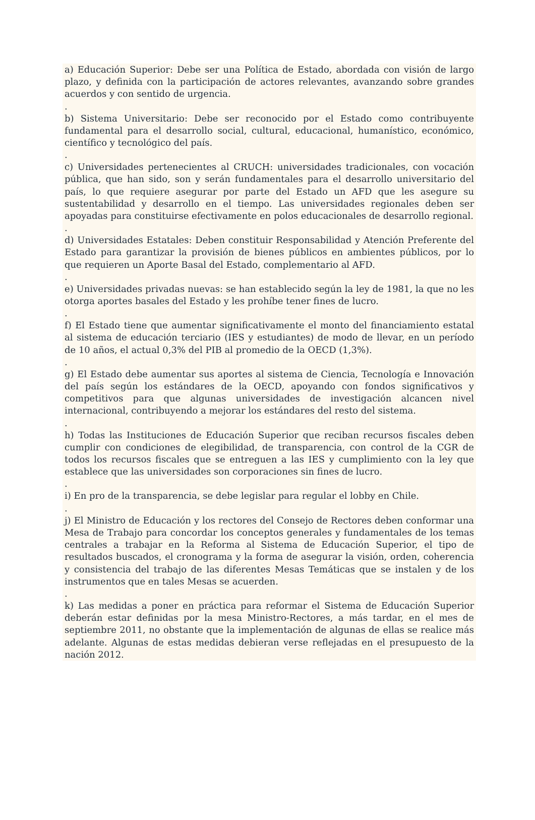a) Educación Superior: Debe ser una Política de Estado, abordada con visión de largo plazo, y definida con la participación de actores relevantes, avanzando sobre grandes acuerdos y con sentido de urgencia.
.
b) Sistema Universitario: Debe ser reconocido por el Estado como contribuyente fundamental para el desarrollo social, cultural, educacional, humanístico, económico, científico y tecnológico del país.
.
c) Universidades pertenecientes al CRUCH: universidades tradicionales, con vocación pública, que han sido, son y serán fundamentales para el desarrollo universitario del país, lo que requiere asegurar por parte del Estado un AFD que les asegure su sustentabilidad y desarrollo en el tiempo. Las universidades regionales deben ser apoyadas para constituirse efectivamente en polos educacionales de desarrollo regional.
.
d) Universidades Estatales: Deben constituir Responsabilidad y Atención Preferente del Estado para garantizar la provisión de bienes públicos en ambientes públicos, por lo que requieren un Aporte Basal del Estado, complementario al AFD.
.
e) Universidades privadas nuevas: se han establecido según la ley de 1981, la que no les otorga aportes basales del Estado y les prohíbe tener fines de lucro.
.
f) El Estado tiene que aumentar significativamente el monto del financiamiento estatal al sistema de educación terciario (IES y estudiantes) de modo de llevar, en un período de 10 años, el actual 0,3% del PIB al promedio de la OECD (1,3%).
.
g) El Estado debe aumentar sus aportes al sistema de Ciencia, Tecnología e Innovación del país según los estándares de la OECD, apoyando con fondos significativos y competitivos para que algunas universidades de investigación alcancen nivel internacional, contribuyendo a mejorar los estándares del resto del sistema.
.
h) Todas las Instituciones de Educación Superior que reciban recursos fiscales deben cumplir con condiciones de elegibilidad, de transparencia, con control de la CGR de todos los recursos fiscales que se entreguen a las IES y cumplimiento con la ley que establece que las universidades son corporaciones sin fines de lucro.
.
i) En pro de la transparencia, se debe legislar para regular el lobby en Chile.
.
j) El Ministro de Educación y los rectores del Consejo de Rectores deben conformar una Mesa de Trabajo para concordar los conceptos generales y fundamentales de los temas centrales a trabajar en la Reforma al Sistema de Educación Superior, el tipo de resultados buscados, el cronograma y la forma de asegurar la visión, orden, coherencia y consistencia del trabajo de las diferentes Mesas Temáticas que se instalen y de los instrumentos que en tales Mesas se acuerden.
.
k) Las medidas a poner en práctica para reformar el Sistema de Educación Superior deberán estar definidas por la mesa Ministro-Rectores, a más tardar, en el mes de septiembre 2011, no obstante que la implementación de algunas de ellas se realice más adelante. Algunas de estas medidas debieran verse reflejadas en el presupuesto de la nación 2012.